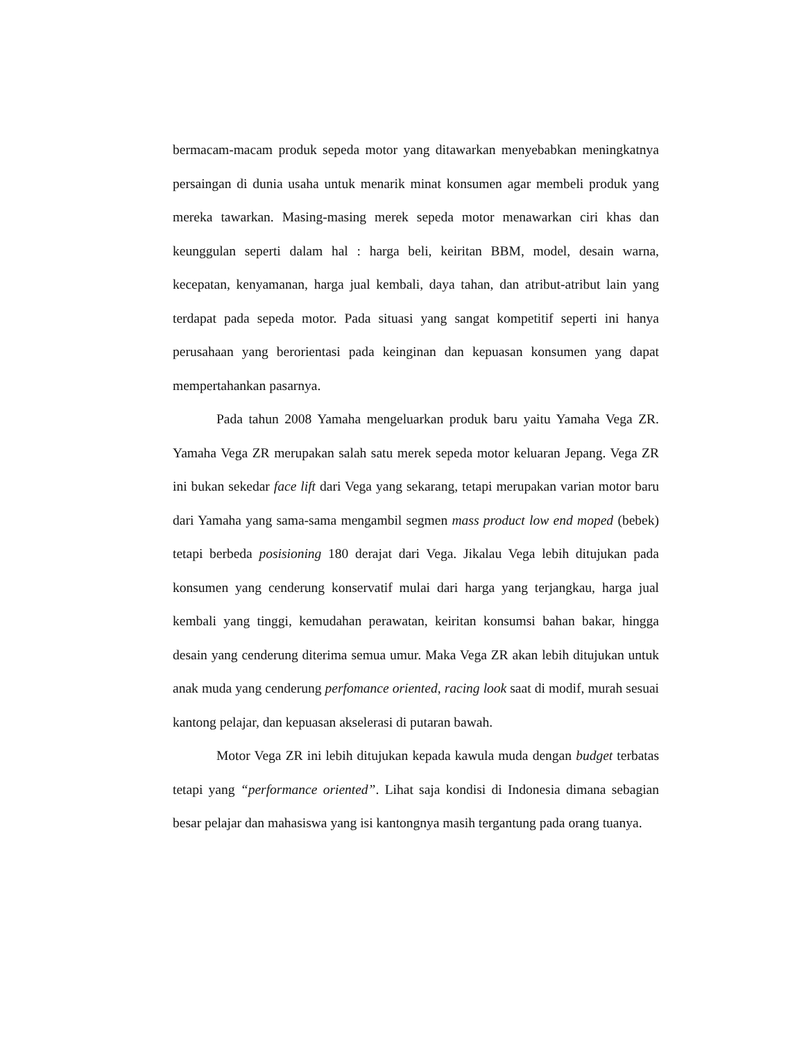bermacam-macam produk sepeda motor yang ditawarkan menyebabkan meningkatnya persaingan di dunia usaha untuk menarik minat konsumen agar membeli produk yang mereka tawarkan. Masing-masing merek sepeda motor menawarkan ciri khas dan keunggulan seperti dalam hal : harga beli, keiritan BBM, model, desain warna, kecepatan, kenyamanan, harga jual kembali, daya tahan, dan atribut-atribut lain yang terdapat pada sepeda motor. Pada situasi yang sangat kompetitif seperti ini hanya perusahaan yang berorientasi pada keinginan dan kepuasan konsumen yang dapat mempertahankan pasarnya.
Pada tahun 2008 Yamaha mengeluarkan produk baru yaitu Yamaha Vega ZR. Yamaha Vega ZR merupakan salah satu merek sepeda motor keluaran Jepang. Vega ZR ini bukan sekedar face lift dari Vega yang sekarang, tetapi merupakan varian motor baru dari Yamaha yang sama-sama mengambil segmen mass product low end moped (bebek) tetapi berbeda posisioning 180 derajat dari Vega. Jikalau Vega lebih ditujukan pada konsumen yang cenderung konservatif mulai dari harga yang terjangkau, harga jual kembali yang tinggi, kemudahan perawatan, keiritan konsumsi bahan bakar, hingga desain yang cenderung diterima semua umur. Maka Vega ZR akan lebih ditujukan untuk anak muda yang cenderung perfomance oriented, racing look saat di modif, murah sesuai kantong pelajar, dan kepuasan akselerasi di putaran bawah.
Motor Vega ZR ini lebih ditujukan kepada kawula muda dengan budget terbatas tetapi yang “performance oriented”. Lihat saja kondisi di Indonesia dimana sebagian besar pelajar dan mahasiswa yang isi kantongnya masih tergantung pada orang tuanya.